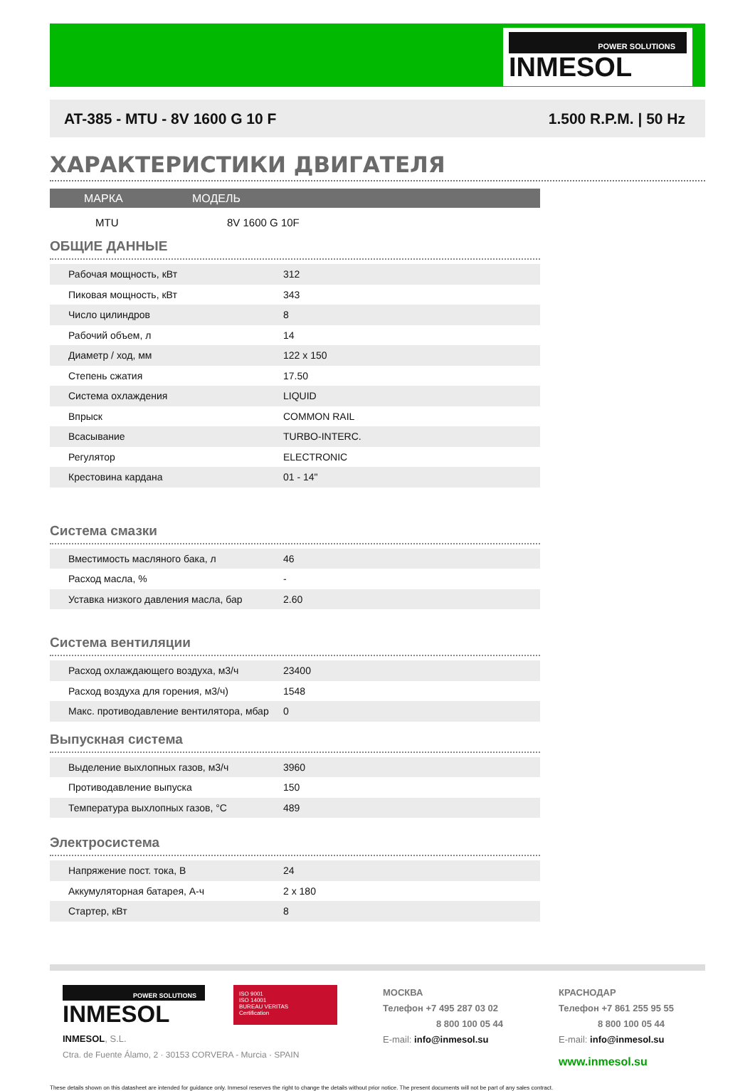POWER SOLUTIONS
INMESOL
AT-385 - MTU - 8V 1600 G 10 F 1.500 R.P.M. | 50 Hz
ХАРАКТЕРИСТИКИ ДВИГАТЕЛЯ
| МАРКА | МОДЕЛЬ |
| --- | --- |
| MTU | 8V 1600 G 10F |
ОБЩИЕ ДАННЫЕ
| Рабочая мощность, кВт | 312 | |
| Пиковая мощность, кВт | 343 | |
| Число цилиндров | 8 | |
| Рабочий объем, л | 14 | |
| Диаметр / ход, мм | 122 x 150 | |
| Степень сжатия | 17.50 | |
| Система охлаждения | LIQUID | |
| Впрыск | COMMON RAIL | |
| Всасывание | TURBO-INTERC. | |
| Регулятор | ELECTRONIC | |
| Крестовина кардана | 01 - 14" | |
Система смазки
| Вместимость масляного бака, л | 46 | |
| Расход масла, % | - | |
| Уставка низкого давления масла, бар | 2.60 | |
Система вентиляции
| Расход охлаждающего воздуха, м3/ч | 23400 | |
| Расход воздуха для горения, м3/ч) | 1548 | |
| Макс. противодавление вентилятора, мбар | 0 | |
Выпускная система
| Выделение выхлопных газов, м3/ч | 3960 | |
| Противодавление выпуска | 150 | |
| Температура выхлопных газов, °C | 489 | |
Электросистема
| Напряжение пост. тока, В | 24 | |
| Аккумуляторная батарея, А-ч | 2 x 180 | |
| Стартер, кВт | 8 | |
POWER SOLUTIONS
INMESOL
ISO 9001
ISO 14001
BUREAU VERITAS
Certification
INMESOL, S.L.
Ctra. de Fuente Álamo, 2 · 30153 CORVERA - Murcia · SPAIN
МОСКВА
Телефон +7 495 287 03 02
8 800 100 05 44
E-mail: info@inmesol.su
КРАСНОДАР
Телефон +7 861 255 95 55
8 800 100 05 44
E-mail: info@inmesol.su
www.inmesol.su
These details shown on this datasheet are intended for guidance only. Inmesol reserves the right to change the details without prior notice. The present documents will not be part of any sales contract.